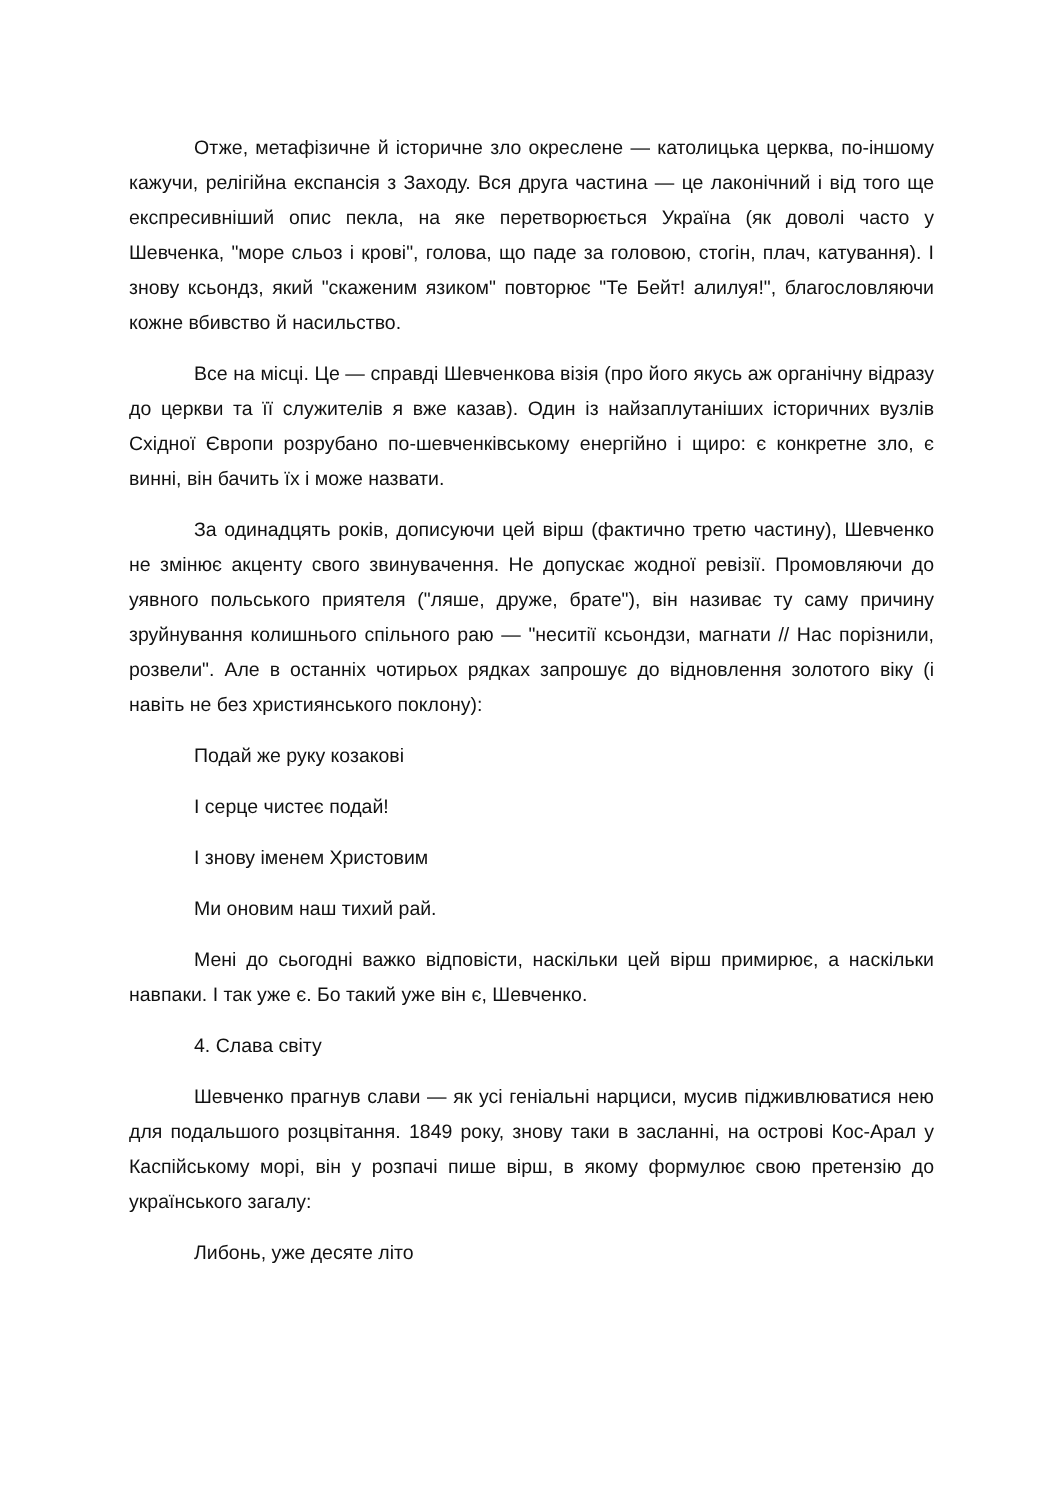Отже, метафізичне й історичне зло окреслене — католицька церква, по-іншому кажучи, релігійна експансія з Заходу. Вся друга частина — це лаконічний і від того ще експресивніший опис пекла, на яке перетворюється Україна (як доволі часто у Шевченка, "море сльоз і крові", голова, що паде за головою, стогін, плач, катування). І знову ксьондз, який "скаженим язиком" повторює "Те Бейт! алилуя!", благословляючи кожне вбивство й насильство.
Все на місці. Це — справді Шевченкова візія (про його якусь аж органічну відразу до церкви та її служителів я вже казав). Один із найзаплутаніших історичних вузлів Східної Європи розрубано по-шевченківському енергійно і щиро: є конкретне зло, є винні, він бачить їх і може назвати.
За одинадцять років, дописуючи цей вірш (фактично третю частину), Шевченко не змінює акценту свого звинувачення. Не допускає жодної ревізії. Промовляючи до уявного польського приятеля ("ляше, друже, брате"), він називає ту саму причину зруйнування колишнього спільного раю — "неситії ксьондзи, магнати // Нас порізнили, розвели". Але в останніх чотирьох рядках запрошує до відновлення золотого віку (і навіть не без християнського поклону):
Подай же руку козакові
І серце чистеє подай!
І знову іменем Христовим
Ми оновим наш тихий рай.
Мені до сьогодні важко відповісти, наскільки цей вірш примирює, а наскільки навпаки. І так уже є. Бо такий уже він є, Шевченко.
4. Слава світу
Шевченко прагнув слави — як усі геніальні нарциси, мусив підживлюватися нею для подальшого розцвітання. 1849 року, знову таки в засланні, на острові Кос-Арал у Каспійському морі, він у розпачі пише вірш, в якому формулює свою претензію до українського загалу:
Либонь, уже десяте літо